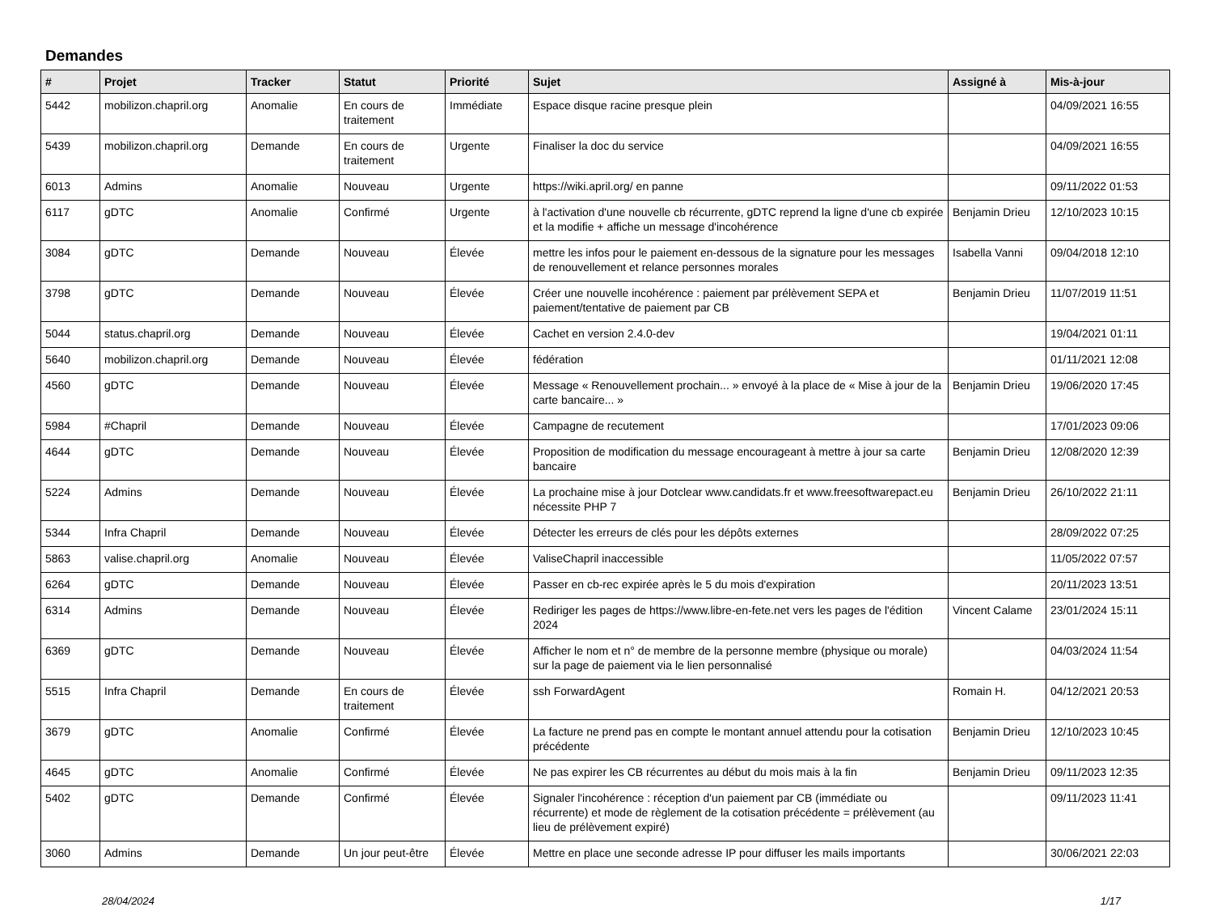Demandes
| # | Projet | Tracker | Statut | Priorité | Sujet | Assigné à | Mis-à-jour |
| --- | --- | --- | --- | --- | --- | --- | --- |
| 5442 | mobilizon.chapril.org | Anomalie | En cours de traitement | Immédiate | Espace disque racine presque plein | | 04/09/2021 16:55 |
| 5439 | mobilizon.chapril.org | Demande | En cours de traitement | Urgente | Finaliser la doc du service | | 04/09/2021 16:55 |
| 6013 | Admins | Anomalie | Nouveau | Urgente | https://wiki.april.org/ en panne | | 09/11/2022 01:53 |
| 6117 | gDTC | Anomalie | Confirmé | Urgente | à l'activation d'une nouvelle cb récurrente, gDTC reprend la ligne d'une cb expirée et la modifie + affiche un message d'incohérence | Benjamin Drieu | 12/10/2023 10:15 |
| 3084 | gDTC | Demande | Nouveau | Élevée | mettre les infos pour le paiement en-dessous de la signature pour les messages de renouvellement et relance personnes morales | Isabella Vanni | 09/04/2018 12:10 |
| 3798 | gDTC | Demande | Nouveau | Élevée | Créer une nouvelle incohérence : paiement par prélèvement SEPA et paiement/tentative de paiement par CB | Benjamin Drieu | 11/07/2019 11:51 |
| 5044 | status.chapril.org | Demande | Nouveau | Élevée | Cachet en version 2.4.0-dev | | 19/04/2021 01:11 |
| 5640 | mobilizon.chapril.org | Demande | Nouveau | Élevée | fédération | | 01/11/2021 12:08 |
| 4560 | gDTC | Demande | Nouveau | Élevée | Message « Renouvellement prochain... » envoyé à la place de « Mise à jour de la carte bancaire... » | Benjamin Drieu | 19/06/2020 17:45 |
| 5984 | #Chapril | Demande | Nouveau | Élevée | Campagne de recutement | | 17/01/2023 09:06 |
| 4644 | gDTC | Demande | Nouveau | Élevée | Proposition de modification du message encourageant à mettre à jour sa carte bancaire | Benjamin Drieu | 12/08/2020 12:39 |
| 5224 | Admins | Demande | Nouveau | Élevée | La prochaine mise à jour Dotclear www.candidats.fr et www.freesoftwarepact.eu nécessite PHP 7 | Benjamin Drieu | 26/10/2022 21:11 |
| 5344 | Infra Chapril | Demande | Nouveau | Élevée | Détecter les erreurs de clés pour les dépôts externes | | 28/09/2022 07:25 |
| 5863 | valise.chapril.org | Anomalie | Nouveau | Élevée | ValiseChapril inaccessible | | 11/05/2022 07:57 |
| 6264 | gDTC | Demande | Nouveau | Élevée | Passer en cb-rec expirée après le 5 du mois d'expiration | | 20/11/2023 13:51 |
| 6314 | Admins | Demande | Nouveau | Élevée | Rediriger les pages de https://www.libre-en-fete.net vers les pages de l'édition 2024 | Vincent Calame | 23/01/2024 15:11 |
| 6369 | gDTC | Demande | Nouveau | Élevée | Afficher le nom et n° de membre de la personne membre (physique ou morale) sur la page de paiement via le lien personnalisé | | 04/03/2024 11:54 |
| 5515 | Infra Chapril | Demande | En cours de traitement | Élevée | ssh ForwardAgent | Romain H. | 04/12/2021 20:53 |
| 3679 | gDTC | Anomalie | Confirmé | Élevée | La facture ne prend pas en compte le montant annuel attendu pour la cotisation précédente | Benjamin Drieu | 12/10/2023 10:45 |
| 4645 | gDTC | Anomalie | Confirmé | Élevée | Ne pas expirer les CB récurrentes au début du mois mais à la fin | Benjamin Drieu | 09/11/2023 12:35 |
| 5402 | gDTC | Demande | Confirmé | Élevée | Signaler l'incohérence : réception d'un paiement par CB (immédiate ou récurrente) et mode de règlement de la cotisation précédente = prélèvement (au lieu de prélèvement expiré) | | 09/11/2023 11:41 |
| 3060 | Admins | Demande | Un jour peut-être | Élevée | Mettre en place une seconde adresse IP pour diffuser les mails importants | | 30/06/2021 22:03 |
28/04/2024 1/17